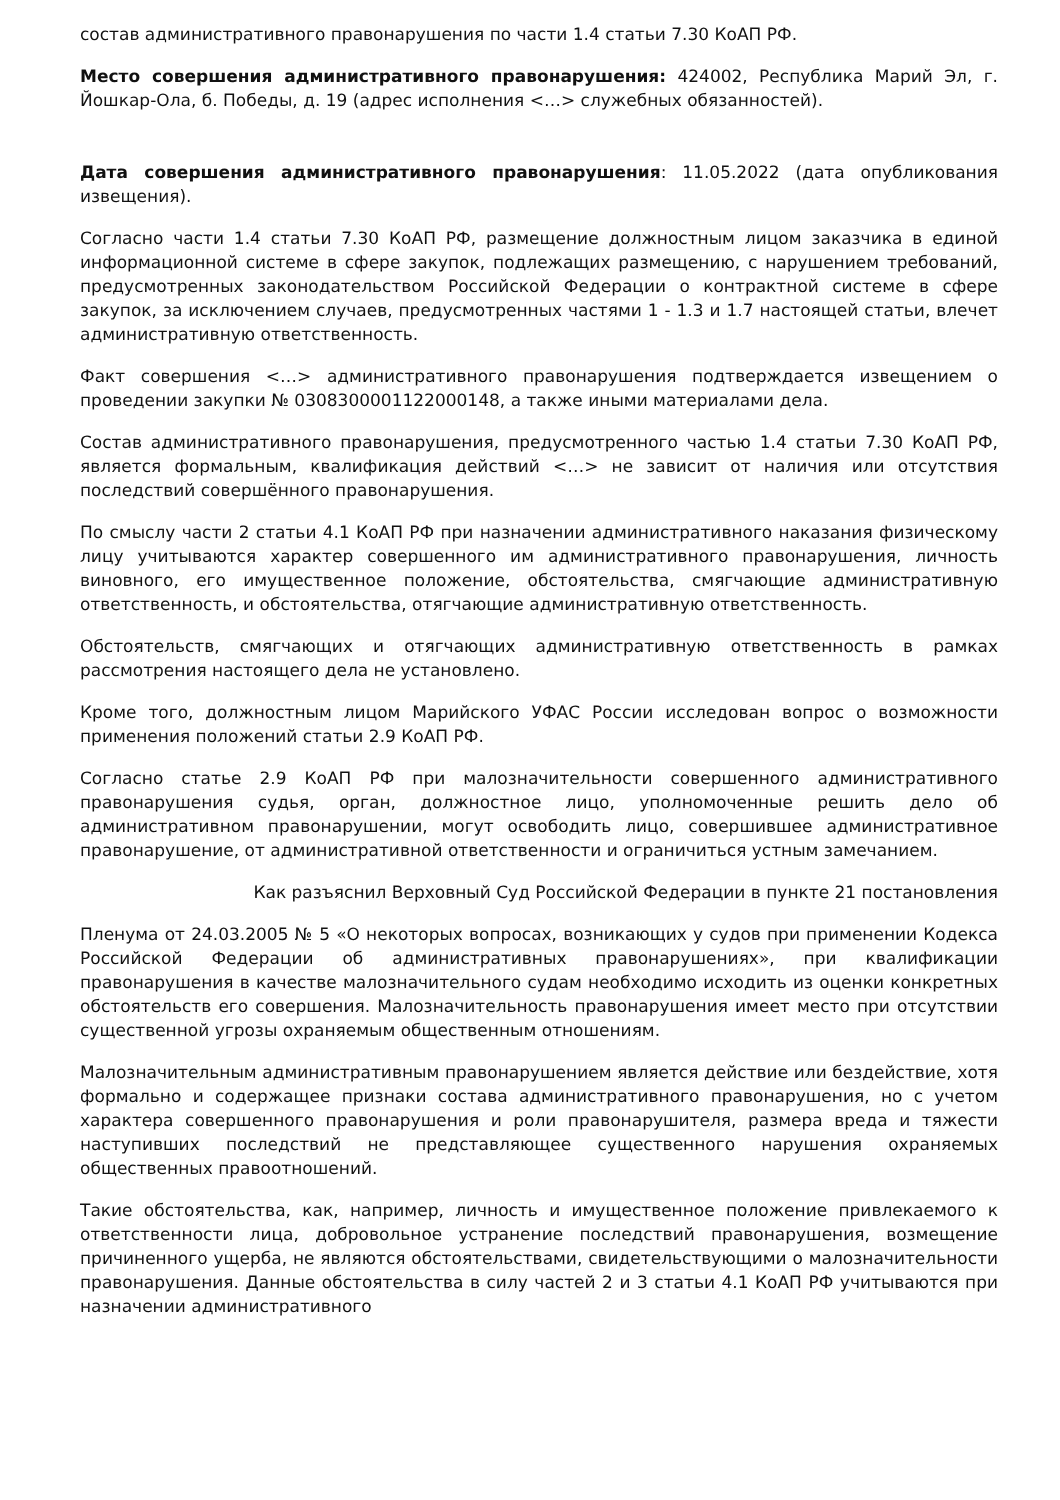состав административного правонарушения по части 1.4 статьи 7.30 КоАП РФ.
Место совершения административного правонарушения: 424002, Республика Марий Эл, г. Йошкар-Ола, б. Победы, д. 19 (адрес исполнения <…> служебных обязанностей).
Дата совершения административного правонарушения: 11.05.2022 (дата опубликования извещения).
Согласно части 1.4 статьи 7.30 КоАП РФ, размещение должностным лицом заказчика в единой информационной системе в сфере закупок, подлежащих размещению, с нарушением требований, предусмотренных законодательством Российской Федерации о контрактной системе в сфере закупок, за исключением случаев, предусмотренных частями 1 - 1.3 и 1.7 настоящей статьи, влечет административную ответственность.
Факт совершения <…> административного правонарушения подтверждается извещением о проведении закупки № 0308300001122000148, а также иными материалами дела.
Состав административного правонарушения, предусмотренного частью 1.4 статьи 7.30 КоАП РФ, является формальным, квалификация действий <…> не зависит от наличия или отсутствия последствий совершённого правонарушения.
По смыслу части 2 статьи 4.1 КоАП РФ при назначении административного наказания физическому лицу учитываются характер совершенного им административного правонарушения, личность виновного, его имущественное положение, обстоятельства, смягчающие административную ответственность, и обстоятельства, отягчающие административную ответственность.
Обстоятельств, смягчающих и отягчающих административную ответственность в рамках рассмотрения настоящего дела не установлено.
Кроме того, должностным лицом Марийского УФАС России исследован вопрос о возможности применения положений статьи 2.9 КоАП РФ.
Согласно статье 2.9 КоАП РФ при малозначительности совершенного административного правонарушения судья, орган, должностное лицо, уполномоченные решить дело об административном правонарушении, могут освободить лицо, совершившее административное правонарушение, от административной ответственности и ограничиться устным замечанием.
Как разъяснил Верховный Суд Российской Федерации в пункте 21 постановления
Пленума от 24.03.2005 № 5 «О некоторых вопросах, возникающих у судов при применении Кодекса Российской Федерации об административных правонарушениях», при квалификации правонарушения в качестве малозначительного судам необходимо исходить из оценки конкретных обстоятельств его совершения. Малозначительность правонарушения имеет место при отсутствии существенной угрозы охраняемым общественным отношениям.
Малозначительным административным правонарушением является действие или бездействие, хотя формально и содержащее признаки состава административного правонарушения, но с учетом характера совершенного правонарушения и роли правонарушителя, размера вреда и тяжести наступивших последствий не представляющее существенного нарушения охраняемых общественных правоотношений.
Такие обстоятельства, как, например, личность и имущественное положение привлекаемого к ответственности лица, добровольное устранение последствий правонарушения, возмещение причиненного ущерба, не являются обстоятельствами, свидетельствующими о малозначительности правонарушения. Данные обстоятельства в силу частей 2 и 3 статьи 4.1 КоАП РФ учитываются при назначении административного